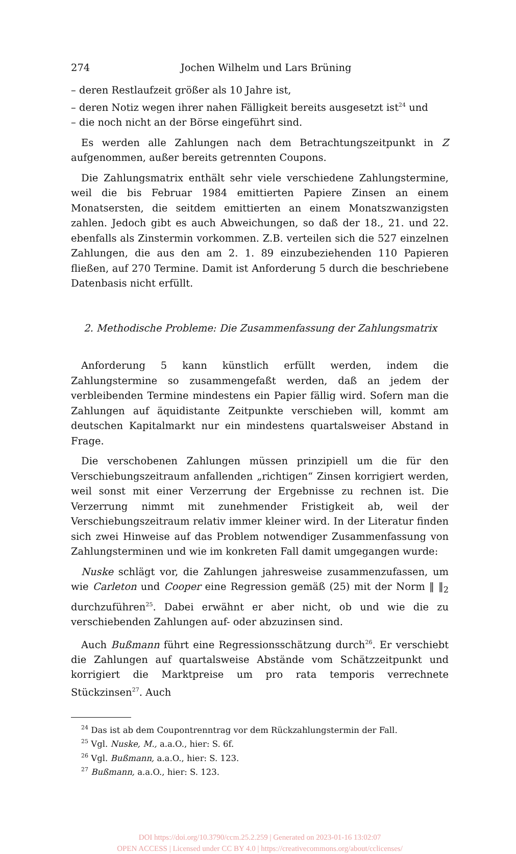274 Jochen Wilhelm und Lars Brüning
– deren Restlaufzeit größer als 10 Jahre ist,
– deren Notiz wegen ihrer nahen Fälligkeit bereits ausgesetzt ist<sup>24</sup> und
– die noch nicht an der Börse eingeführt sind.
Es werden alle Zahlungen nach dem Betrachtungszeitpunkt in Z aufgenommen, außer bereits getrennten Coupons.
Die Zahlungsmatrix enthält sehr viele verschiedene Zahlungstermine, weil die bis Februar 1984 emittierten Papiere Zinsen an einem Monatsersten, die seitdem emittierten an einem Monatszwanzigsten zahlen. Jedoch gibt es auch Abweichungen, so daß der 18., 21. und 22. ebenfalls als Zinstermin vorkommen. Z.B. verteilen sich die 527 einzelnen Zahlungen, die aus den am 2. 1. 89 einzubeziehenden 110 Papieren fließen, auf 270 Termine. Damit ist Anforderung 5 durch die beschriebene Datenbasis nicht erfüllt.
2. Methodische Probleme: Die Zusammenfassung der Zahlungsmatrix
Anforderung 5 kann künstlich erfüllt werden, indem die Zahlungstermine so zusammengefaßt werden, daß an jedem der verbleibenden Termine mindestens ein Papier fällig wird. Sofern man die Zahlungen auf äquidistante Zeitpunkte verschieben will, kommt am deutschen Kapitalmarkt nur ein mindestens quartalsweiser Abstand in Frage.
Die verschobenen Zahlungen müssen prinzipiell um die für den Verschiebungszeitraum anfallenden „richtigen“ Zinsen korrigiert werden, weil sonst mit einer Verzerrung der Ergebnisse zu rechnen ist. Die Verzerrung nimmt mit zunehmender Fristigkeit ab, weil der Verschiebungszeitraum relativ immer kleiner wird. In der Literatur finden sich zwei Hinweise auf das Problem notwendiger Zusammenfassung von Zahlungsterminen und wie im konkreten Fall damit umgegangen wurde:
Nuske schlägt vor, die Zahlungen jahresweise zusammenzufassen, um wie Carleton und Cooper eine Regression gemäß (25) mit der Norm ‖ ‖<sub>2</sub> durchzuführen<sup>25</sup>. Dabei erwähnt er aber nicht, ob und wie die zu verschiebenden Zahlungen auf- oder abzuzinsen sind.
Auch Bußmann führt eine Regressionsschätzung durch<sup>26</sup>. Er verschiebt die Zahlungen auf quartalsweise Abstände vom Schätzzeitpunkt und korrigiert die Marktpreise um pro rata temporis verrechnete Stückzinsen<sup>27</sup>. Auch
<sup>24</sup> Das ist ab dem Coupontrenntrag vor dem Rückzahlungstermin der Fall.
<sup>25</sup> Vgl. Nuske, M., a.a.O., hier: S. 6f.
<sup>26</sup> Vgl. Bußmann, a.a.O., hier: S. 123.
<sup>27</sup> Bußmann, a.a.O., hier: S. 123.
DOI https://doi.org/10.3790/ccm.25.2.259 | Generated on 2023-01-16 13:02:07
OPEN ACCESS | Licensed under CC BY 4.0 | https://creativecommons.org/about/cclicenses/